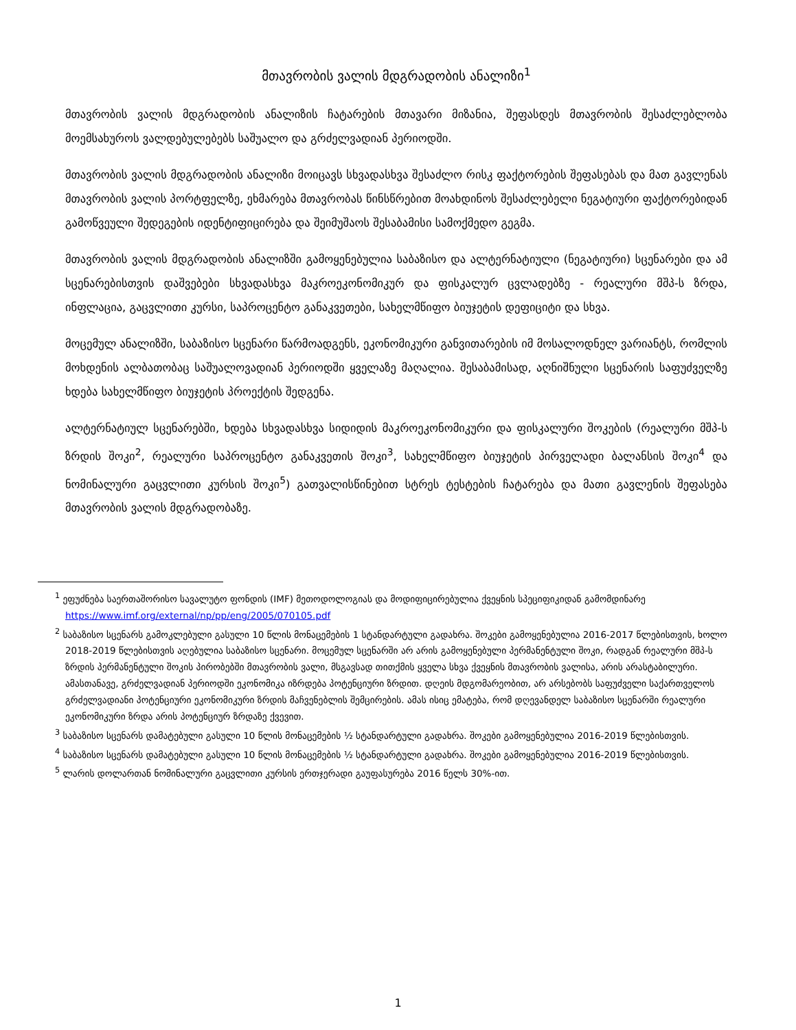მთავრობის ვალის მდგრადობის ანალიზი<sup>1</sup>
მთავრობის ვალის მდგრადობის ანალიზის ჩატარების მთავარი მიზანია, შეფასდეს მთავრობის შესაძლებლობა მოემსახუროს ვალდებულებებს საშუალო და გრძელვადიან პერიოდში.
მთავრობის ვალის მდგრადობის ანალიზი მოიცავს სხვადასხვა შესაძლო რისკ ფაქტორების შეფასებას და მათ გავლენას მთავრობის ვალის პორტფელზე, ეხმარება მთავრობას წინსწრებით მოახდინოს შესაძლებელი ნეგატიური ფაქტორებიდან გამოწვეული შედეგების იდენტიფიცირება და შეიმუშაოს შესაბამისი სამოქმედო გეგმა.
მთავრობის ვალის მდგრადობის ანალიზში გამოყენებულია საბაზისო და ალტერნატიული (ნეგატიური) სცენარები და ამ სცენარებისთვის დაშვებები სხვადასხვა მაკროეკონომიკურ და ფისკალურ ცვლადებზე - რეალური მშპ-ს ზრდა, ინფლაცია, გაცვლითი კურსი, საპროცენტო განაკვეთები, სახელმწიფო ბიუჯეტის დეფიციტი და სხვა.
მოცემულ ანალიზში, საბაზისო სცენარი წარმოადგენს, ეკონომიკური განვითარების იმ მოსალოდნელ ვარიანტს, რომლის მოხდენის ალბათობაც საშუალოვადიან პერიოდში ყველაზე მაღალია. შესაბამისად, აღნიშნული სცენარის საფუძველზე ხდება სახელმწიფო ბიუჯეტის პროექტის შედგენა.
ალტერნატიულ სცენარებში, ხდება სხვადასხვა სიდიდის მაკროეკონომიკური და ფისკალური შოკების (რეალური მშპ-ს ზრდის შოკი<sup>2</sup>, რეალური საპროცენტო განაკვეთის შოკი<sup>3</sup>, სახელმწიფო ბიუჯეტის პირველადი ბალანსის შოკი<sup>4</sup> და ნომინალური გაცვლითი კურსის შოკი<sup>5</sup>) გათვალისწინებით სტრეს ტესტების ჩატარება და მათი გავლენის შეფასება მთავრობის ვალის მდგრადობაზე.
<sup>1</sup> ეფუძნება საერთაშორისო სავალუტო ფონდის (IMF) მეთოდოლოგიას და მოდიფიცირებულია ქვეყნის სპეციფიკიდან გამომდინარე https://www.imf.org/external/np/pp/eng/2005/070105.pdf
<sup>2</sup> საბაზისო სცენარს გამოკლებული გასული 10 წლის მონაცემების 1 სტანდარტული გადახრა. შოკები გამოყენებულია 2016-2017 წლებისთვის, ხოლო 2018-2019 წლებისთვის აღებულია საბაზისო სცენარი. მოცემულ სცენარში არ არის გამოყენებული პერმანენტული შოკი, რადგან რეალური მშპ-ს ზრდის პერმანენტული შოკის პირობებში მთავრობის ვალი, მსგავსად თითქმის ყველა სხვა ქვეყნის მთავრობის ვალისა, არის არასტაბილური. ამასთანავე, გრძელვადიან პერიოდში ეკონომიკა იზრდება პოტენციური ზრდით. დღეის მდგომარეობით, არ არსებობს საფუძველი საქართველოს გრძელვადიანი პოტენციური ეკონომიკური ზრდის მაჩვენებლის შემცირების. ამას ისიც ემატება, რომ დღევანდელ საბაზისო სცენარში რეალური ეკონომიკური ზრდა არის პოტენციურ ზრდაზე ქვევით.
<sup>3</sup> საბაზისო სცენარს დამატებული გასული 10 წლის მონაცემების ½ სტანდარტული გადახრა. შოკები გამოყენებულია 2016-2019 წლებისთვის.
<sup>4</sup> საბაზისო სცენარს დამატებული გასული 10 წლის მონაცემების ½ სტანდარტული გადახრა. შოკები გამოყენებულია 2016-2019 წლებისთვის.
<sup>5</sup> ლარის დოლართან ნომინალური გაცვლითი კურსის ერთჯერადი გაუფასურება 2016 წელს 30%-ით.
1